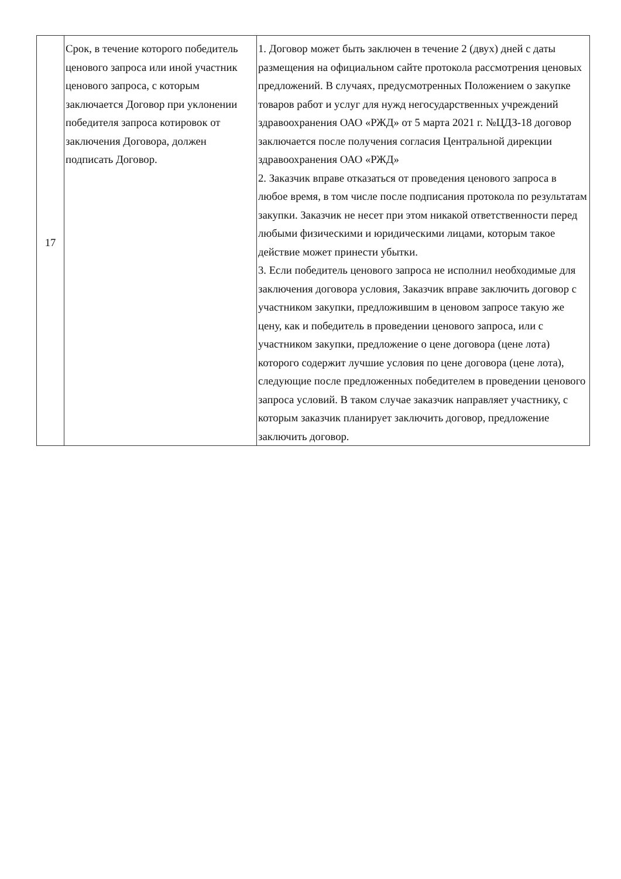| 17 | Срок, в течение которого победитель ценового запроса или иной участник ценового запроса, с которым заключается Договор при уклонении победителя запроса котировок от заключения Договора, должен подписать Договор. | 1. Договор может быть заключен в течение 2 (двух) дней с даты размещения на официальном сайте протокола рассмотрения ценовых предложений. В случаях, предусмотренных Положением о закупке товаров работ и услуг для нужд негосударственных учреждений здравоохранения ОАО «РЖД» от 5 марта 2021 г. №ЦДЗ-18 договор заключается после получения согласия Центральной дирекции здравоохранения ОАО «РЖД» 2. Заказчик вправе отказаться от проведения ценового запроса в любое время, в том числе после подписания протокола по результатам закупки. Заказчик не несет при этом никакой ответственности перед любыми физическими и юридическими лицами, которым такое действие может принести убытки. 3. Если победитель ценового запроса не исполнил необходимые для заключения договора условия, Заказчик вправе заключить договор с участником закупки, предложившим в ценовом запросе такую же цену, как и победитель в проведении ценового запроса, или с участником закупки, предложение о цене договора (цене лота) которого содержит лучшие условия по цене договора (цене лота), следующие после предложенных победителем в проведении ценового запроса условий. В таком случае заказчик направляет участнику, с которым заказчик планирует заключить договор, предложение заключить договор. |